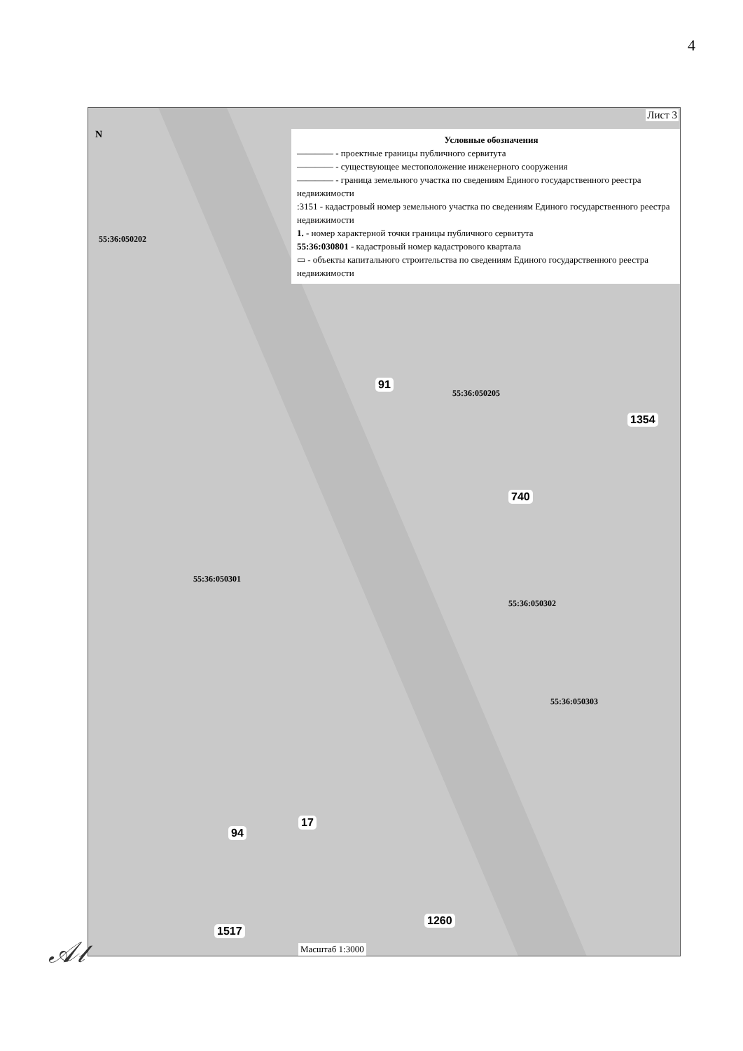4
Лист 3
N
Условные обозначения
———— - проектные границы публичного сервитута
———— - существующее местоположение инженерного сооружения
———— - граница земельного участка по сведениям Единого государственного реестра недвижимости
:3151 - кадастровый номер земельного участка по сведениям Единого государственного реестра недвижимости
1. - номер характерной точки границы публичного сервитута
55:36:030801 - кадастровый номер кадастрового квартала
▭ - объекты капитального строительства по сведениям Единого государственного реестра недвижимости
55:36:050202
55:36:050205
55:36:050301
55:36:050302
55:36:050303
91
1354
740
1260
1517
94
17
Масштаб 1:3000
𝒜𝓁